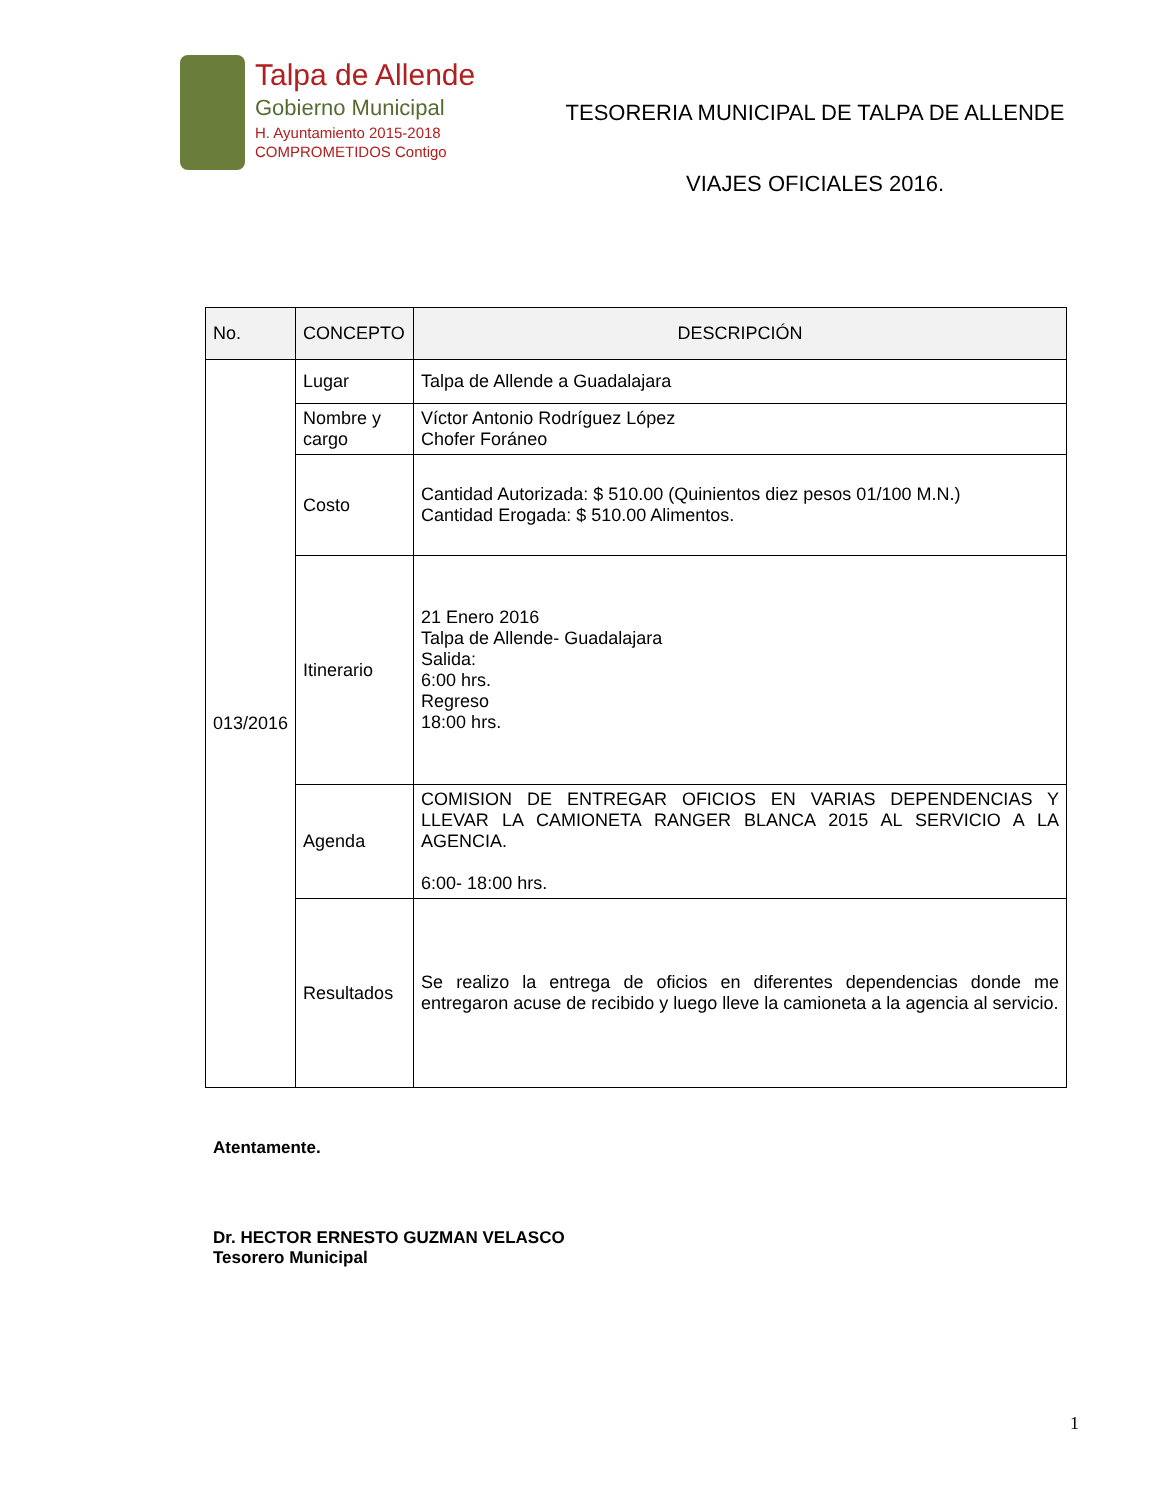Talpa de Allende
Gobierno Municipal
H. Ayuntamiento 2015-2018
COMPROMETIDOS Contigo
TESORERIA MUNICIPAL DE TALPA DE ALLENDE
VIAJES OFICIALES 2016.
| No. | CONCEPTO | DESCRIPCIÓN |
| --- | --- | --- |
| 013/2016 | Lugar | Talpa de Allende a Guadalajara |
| | Nombre y cargo | Víctor Antonio Rodríguez López Chofer Foráneo |
| | Costo | Cantidad Autorizada: $ 510.00 (Quinientos diez pesos 01/100 M.N.) Cantidad Erogada: $ 510.00 Alimentos. |
| | Itinerario | 21 Enero 2016 Talpa de Allende- Guadalajara Salida: 6:00 hrs. Regreso 18:00 hrs. |
| | Agenda | COMISION DE ENTREGAR OFICIOS EN VARIAS DEPENDENCIAS Y LLEVAR LA CAMIONETA RANGER BLANCA 2015 AL SERVICIO A LA AGENCIA. 6:00- 18:00 hrs. |
| | Resultados | Se realizo la entrega de oficios en diferentes dependencias donde me entregaron acuse de recibido y luego lleve la camioneta a la agencia al servicio. |
Atentamente.
Dr. HECTOR ERNESTO GUZMAN VELASCO
Tesorero Municipal
1